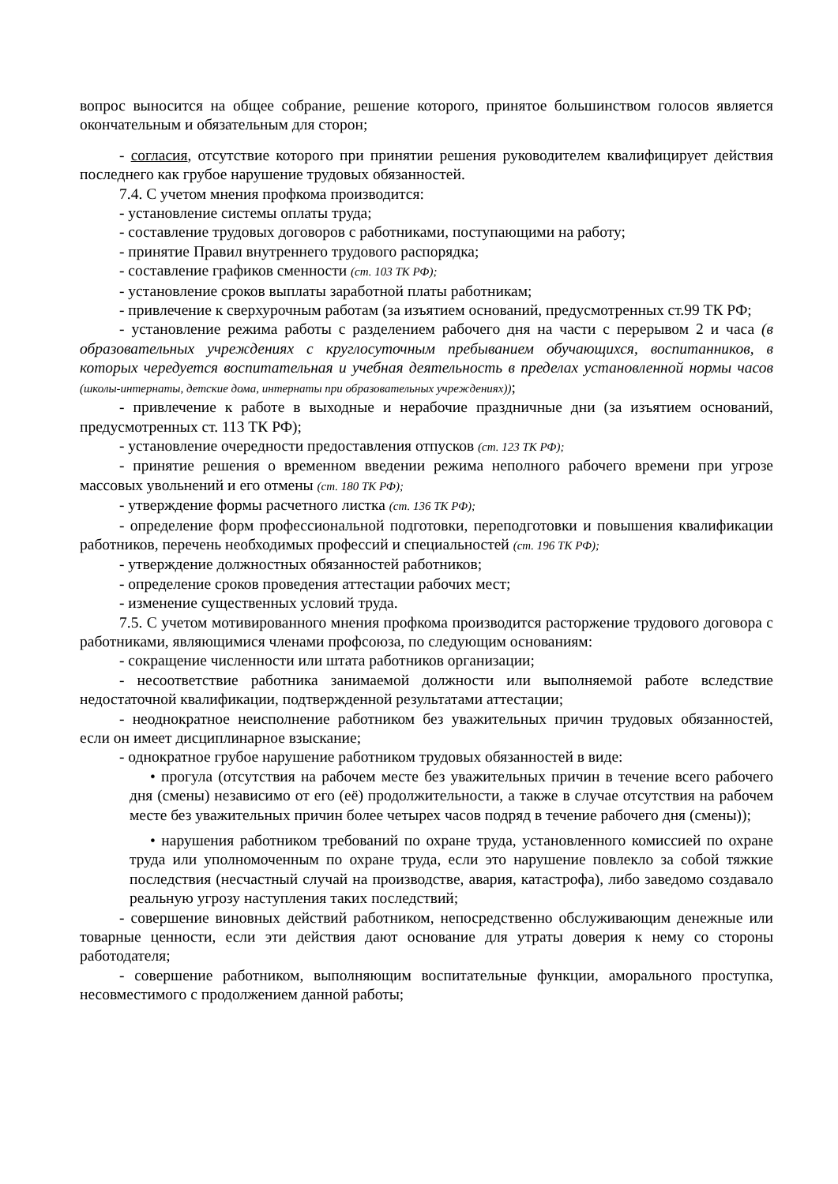вопрос выносится на общее собрание, решение которого, принятое большинством голосов является окончательным и обязательным для сторон;
- согласия, отсутствие которого при принятии решения руководителем квалифицирует действия последнего как грубое нарушение трудовых обязанностей.
7.4. С учетом мнения профкома производится:
- установление системы оплаты труда;
- составление трудовых договоров с работниками, поступающими на работу;
- принятие Правил внутреннего трудового распорядка;
- составление графиков сменности (ст. 103 ТК РФ);
- установление сроков выплаты заработной платы работникам;
- привлечение к сверхурочным работам (за изъятием оснований, предусмотренных ст.99 ТК РФ;
- установление режима работы с разделением рабочего дня на части с перерывом 2 и часа (в образовательных учреждениях с круглосуточным пребыванием обучающихся, воспитанников, в которых чередуется воспитательная и учебная деятельность в пределах установленной нормы часов (школы-интернаты, детские дома, интернаты при образовательных учреждениях));
- привлечение к работе в выходные и нерабочие праздничные дни (за изъятием оснований, предусмотренных ст. 113 ТК РФ);
- установление очередности предоставления отпусков (ст. 123 ТК РФ);
- принятие решения о временном введении режима неполного рабочего времени при угрозе массовых увольнений и его отмены (ст. 180 ТК РФ);
- утверждение формы расчетного листка (ст. 136 ТК РФ);
- определение форм профессиональной подготовки, переподготовки и повышения квалификации работников, перечень необходимых профессий и специальностей (ст. 196 ТК РФ);
- утверждение должностных обязанностей работников;
- определение сроков проведения аттестации рабочих мест;
- изменение существенных условий труда.
7.5. С учетом мотивированного мнения профкома производится расторжение трудового договора с работниками, являющимися членами профсоюза, по следующим основаниям:
- сокращение численности или штата работников организации;
- несоответствие работника занимаемой должности или выполняемой работе вследствие недостаточной квалификации, подтвержденной результатами аттестации;
- неоднократное неисполнение работником без уважительных причин трудовых обязанностей, если он имеет дисциплинарное взыскание;
- однократное грубое нарушение работником трудовых обязанностей в виде:
• прогула (отсутствия на рабочем месте без уважительных причин в течение всего рабочего дня (смены) независимо от его (её) продолжительности, а также в случае отсутствия на рабочем месте без уважительных причин более четырех часов подряд в течение рабочего дня (смены));
• нарушения работником требований по охране труда, установленного комиссией по охране труда или уполномоченным по охране труда, если это нарушение повлекло за собой тяжкие последствия (несчастный случай на производстве, авария, катастрофа), либо заведомо создавало реальную угрозу наступления таких последствий;
- совершение виновных действий работником, непосредственно обслуживающим денежные или товарные ценности, если эти действия дают основание для утраты доверия к нему со стороны работодателя;
- совершение работником, выполняющим воспитательные функции, аморального проступка, несовместимого с продолжением данной работы;